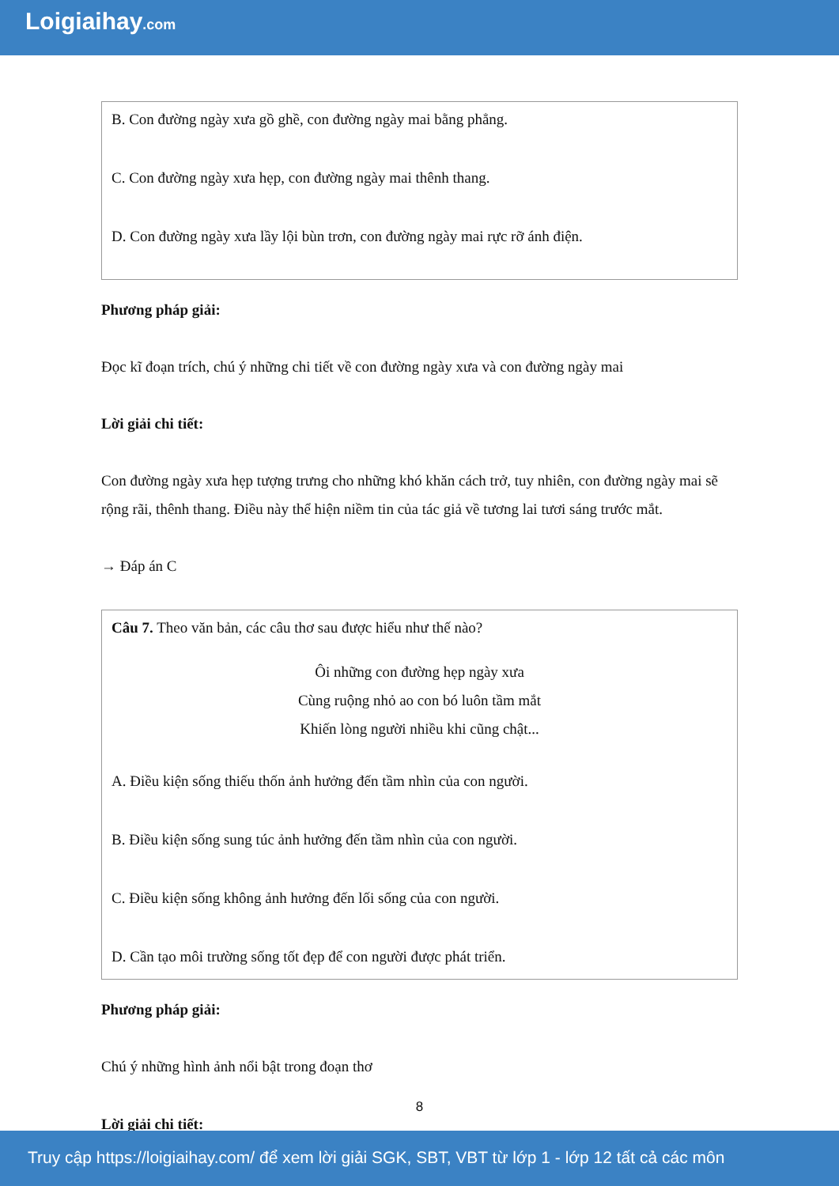Loigiaihay.com
B. Con đường ngày xưa gồ ghề, con đường ngày mai bằng phẳng.
C. Con đường ngày xưa hẹp, con đường ngày mai thênh thang.
D. Con đường ngày xưa lầy lội bùn trơn, con đường ngày mai rực rỡ ánh điện.
Phương pháp giải:
Đọc kĩ đoạn trích, chú ý những chi tiết về con đường ngày xưa và con đường ngày mai
Lời giải chi tiết:
Con đường ngày xưa hẹp tượng trưng cho những khó khăn cách trở, tuy nhiên, con đường ngày mai sẽ rộng rãi, thênh thang. Điều này thể hiện niềm tin của tác giả về tương lai tươi sáng trước mắt.
→ Đáp án C
Câu 7. Theo văn bản, các câu thơ sau được hiểu như thế nào?
Ôi những con đường hẹp ngày xưa
Cùng ruộng nhỏ ao con bó luôn tầm mắt
Khiến lòng người nhiều khi cũng chật...
A. Điều kiện sống thiếu thốn ảnh hưởng đến tầm nhìn của con người.
B. Điều kiện sống sung túc ảnh hưởng đến tầm nhìn của con người.
C. Điều kiện sống không ảnh hưởng đến lối sống của con người.
D. Cần tạo môi trường sống tốt đẹp để con người được phát triển.
Phương pháp giải:
Chú ý những hình ảnh nổi bật trong đoạn thơ
Lời giải chi tiết:
8
Truy cập https://loigiaihay.com/ để xem lời giải SGK, SBT, VBT từ lớp 1 - lớp 12 tất cả các môn